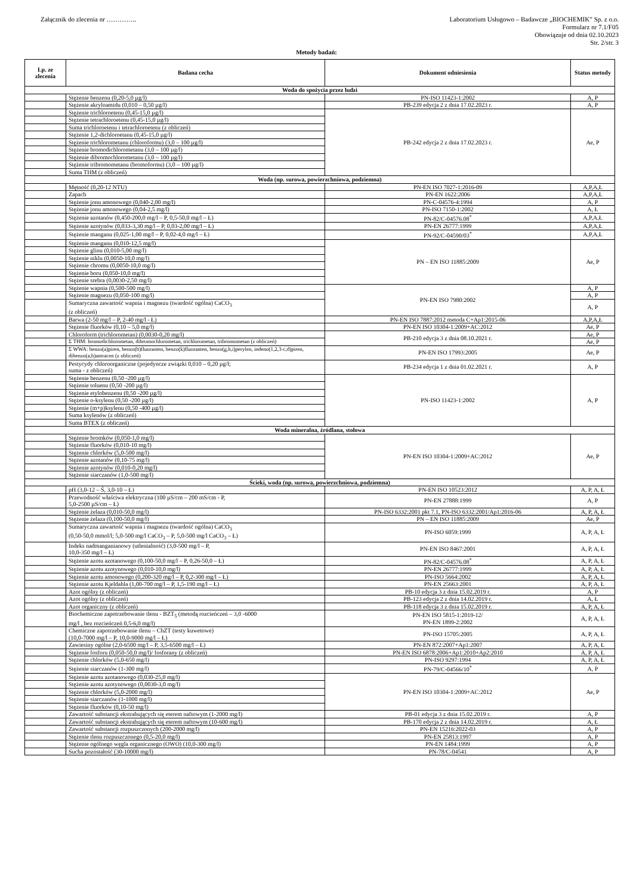Załącznik do zlecenia nr …………..
Laboratorium Usługowo – Badawcze „BIOCHEMIK” Sp. z o.o.
Formularz nr 7.1/F05
Obowiązuje od dnia 02.10.2023
Str. 2/str. 3
Metody badań:
| Lp. ze zlecenia | Badana cecha | Dokument odniesienia | Status metody |
| --- | --- | --- | --- |
| Woda do spożycia przez ludzi | | | |
| | Stężenie benzenu (0,20-5,0 µg/l) | PN-ISO 11423-1:2002 | A, P |
| | Stężenie akryloamidu (0,010 – 0,50 µg/l) | PB-239 edycja 2 z dnia 17.02.2023 r. | A, P |
| | Stężenie trichloroetenu (0,45-15,0 µg/l) | PB-242 edycja 2 z dnia 17.02.2023 r. | Ae, P |
| | Stężenie tetrachloroetenu (0,45-15,0 µg/l) | | |
| | Suma trichloroetenu i tetrachloroetenu (z obliczeń) | | |
| | Stężenie 1,2-dichloroetanu (0,45-15,0 µg/l) | | |
| | Stężenie trichlorometanu (chloroformu) (3,0 – 100 µg/l) | | |
| | Stężenie bromodichlorometanu (3,0 – 100 µg/l) | | |
| | Stężenie dibromochlorometanu (3,0 – 100 µg/l) | | |
| | Stężenie tribromometanu (bromoformu) (3,0 – 100 µg/l) | | |
| | Suma THM (z obliczeń) | | |
| Woda (np. surowa, powierzchniowa, podziemna) | | | |
| | Mętność (0,20-12 NTU) | PN-EN ISO 7027-1:2016-09 | A,P,A,Ł |
| | Zapach | PN-EN 1622:2006 | A,P,A,Ł |
| | Stężenie jonu amonowego (0,040-2,00 mg/l) | PN-C-04576-4:1994 | A, P |
| | Stężenie jonu amonowego (0,04-2,5 mg/l) | PN-ISO 7150-1:2002 | A, Ł |
| | Stężenie azotanów (0,450-200,0 mg/l – P, 0,5-50,0 mg/l – Ł) | PN-82/C-04576.08<sup>*</sup> | A,P,A,Ł |
| | Stężenie azotynów (0,033-3,30 mg/l – P, 0,03-2,00 mg/l – Ł) | PN-EN 26777:1999 | A,P,A,Ł |
| | Stężenie manganu (0,025-1,00 mg/l – P, 0,02-4,0 mg/l – Ł) | PN-92/C-04590/03<sup>*</sup> | A,P,A,Ł |
| | Stężenie manganu (0,010-12,5 mg/l) | PN – EN ISO 11885:2009 | Ae, P |
| | Stężenie glinu (0,010-5,00 mg/l) | | |
| | Stężenie niklu (0,0050-10,0 mg/l) | | |
| | Stężenie chromu (0,0050-10,0 mg/l) | | |
| | Stężenie boru (0,050-10,0 mg/l) | | |
| | Stężenie srebra (0,0030-2,50 mg/l) | | |
| | Stężenie wapnia (0,500-500 mg/l) | PN-EN ISO 7980:2002 | A, P |
| | Stężenie magnezu (0,050-100 mg/l) | | A, P |
| | Sumaryczna zawartość wapnia i magnezu (twardość ogólna) CaCO<sub>3</sub> (z obliczeń) | | A, P |
| | Barwa (2-50 mg/l – P, 2-40 mg/l - Ł) | PN-EN ISO 7887:2012 metoda C+Ap1:2015-06 | A,P,A,Ł |
| | Stężenie fluorków (0,10 – 5,0 mg/l) | PN-EN ISO 10304-1:2009+AC:2012 | Ae, P |
| | Chloroform (trichlorometan) (0,0030-0,20 mg/l) | PB-210 edycja 3 z dnia 08.10.2021 r. | Ae, P |
| | Σ THM: bromodichlorometan, dibromochlorometan, trichlorometan, tribromometan (z obliczeń) | | Ae, P |
| | Σ WWA: benzo(a)piren, benzo(b)fluoranten, benzo(k)fluoranten, benzo(g,h,i)perylen, indeno(1,2,3-c,d)piren, dibenzo(a,h)antracen (z obliczeń) | PN-EN ISO 17993:2005 | Ae, P |
| | Pestycydy chloroorganiczne (pojedyncze związki 0,010 – 0,20 µg/l; suma - z obliczeń) | PB-234 edycja 1 z dnia 01.02.2021 r. | A, P |
| | Stężenie benzenu (0,50 -200 µg/l) | PN-ISO 11423-1:2002 | A, P |
| | Stężenie toluenu (0,50 -200 µg/l) | | |
| | Stężenie etylobenzenu (0,50 -200 µg/l) | | |
| | Stężenie o-ksylenu (0,50 -200 µg/l) | | |
| | Stężenie (m+p)ksylenu (0,50 -400 µg/l) | | |
| | Suma ksylenów (z obliczeń) | | |
| | Suma BTEX (z obliczeń) | | |
| Woda mineralna, źródlana, stołowa | | | |
| | Stężenie bromków (0,050-1,0 mg/l) | PN-EN ISO 10304-1:2009+AC:2012 | Ae, P |
| | Stężenie fluorków (0,010-10 mg/l) | | |
| | Stężenie chlorków (5,0-500 mg/l) | | |
| | Stężenie azotanów (0,10-75 mg/l) | | |
| | Stężenie azotynów (0,010-0,20 mg/l) | | |
| | Stężenie siarczanów (1,0-500 mg/l) | | |
| Ścieki, woda (np. surowa, powierzchniowa, podziemna) | | | |
| | pH (3,0-12 – Ś, 3,0-10 – Ł) | PN-EN ISO 10523:2012 | A, P, A, Ł |
| | Przewodność właściwa elektryczna (100 µS/cm – 200 mS/cm - P, 5,0-2500 µS/cm – Ł) | PN-EN 27888:1999 | A, P |
| | Stężenie żelaza (0,010-50,0 mg/l) | PN-ISO 6332:2001 pkt 7.1, PN-ISO 6332:2001/Ap1:2016-06 | A, P, A, Ł |
| | Stężenie żelaza (0,100-50,0 mg/l) | PN – EN ISO 11885:2009 | Ae, P |
| | Sumaryczna zawartość wapnia i magnezu (twardość ogólna) CaCO<sub>3</sub> (0,50-50,0 mmol/l; 5,0-500 mg/l CaCO<sub>3</sub> – P, 5,0-500 mg/l CaCO<sub>3</sub> – Ł) | PN-ISO 6059:1999 | A, P, A, Ł |
| | Indeks nadmanganianowy (utlenialność) (3,0-500 mg/l – P, 10,0-350 mg/l – Ł) | PN-EN ISO 8467:2001 | A, P, A, Ł |
| | Stężenie azotu azotanowego (0,100-50,0 mg/l – P, 0,26-50,0 – Ł) | PN-82/C-04576.08<sup>*</sup> | A, P, A, Ł |
| | Stężenie azotu azotynowego (0,010-10,0 mg/l) | PN-EN 26777:1999 | A, P, A, Ł |
| | Stężenie azotu amonowego (0,200-320 mg/l – P, 0,2-300 mg/l – Ł) | PN-ISO 5664:2002 | A, P, A, Ł |
| | Stężenie azotu Kjeldahla (1,00-700 mg/l – P, 1,5-190 mg/l – Ł) | PN-EN 25663:2001 | A, P, A, Ł |
| | Azot ogólny (z obliczeń) | PB-10 edycja 3 z dnia 15.02.2019 r. | A, P |
| | Azot ogólny (z obliczeń) | PB-123 edycja 2 z dnia 14.02.2019 r. | A, Ł |
| | Azot organiczny (z obliczeń) | PB-118 edycja 3 z dnia 15.02.2019 r. | A, P, A, Ł |
| | Biochemiczne zapotrzebowanie tlenu - BZT<sub>5</sub> (metodą rozcieńczeń – 3,0 -6000 mg/l , bez rozcieńczeń 0,5-6,0 mg/l) | PN-EN ISO 5815-1:2019-12/ PN-EN 1899-2:2002 | A, P, A, Ł |
| | Chemiczne zapotrzebowanie tlenu – ChZT (testy kuwetowe) (10,0-7000 mg/l – P, 10,0-9000 mg/l – Ł) | PN-ISO 15705:2005 | A, P, A, Ł |
| | Zawiesiny ogólne (2,0-6500 mg/l – P, 3,5-6500 mg/l – Ł) | PN-EN 872:2007+Ap1:2007 | A, P, A, Ł |
| | Stężenie fosforu (0,050-50,0 mg/l)/ fosforany (z obliczeń) | PN-EN ISO 6878:2006+Ap1:2010+Ap2:2010 | A, P, A, Ł |
| | Stężenie chlorków (5,0-650 mg/l) | PN-ISO 9297:1994 | A, P, A, Ł |
| | Stężenie siarczanów (1-300 mg/l) | PN-79/C-04566/10<sup>*</sup> | A, P |
| | Stężenie azotu azotanowego (0,030-25,0 mg/l) | PN-EN ISO 10304-1:2009+AC:2012 | Ae, P |
| | Stężenie azotu azotynowego (0,0030-3,0 mg/l) | | |
| | Stężenie chlorków (5,0-2000 mg/l) | | |
| | Stężenie siarczanów (1-1000 mg/l) | | |
| | Stężenie fluorków (0,10-50 mg/l) | | |
| | Zawartość substancji ekstrahujących się eterem naftowym (1-2000 mg/l) | PB-01 edycja 3 z dnia 15.02.2019 r. | A, P |
| | Zawartość substancji ekstrahujących się eterem naftowym (10-600 mg/l) | PB-170 edycja 2 z dnia 14.02.2019 r. | A, Ł |
| | Zawartość substancji rozpuszczonych (200-2000 mg/l) | PN-EN 15216:2022-03 | A, P |
| | Stężenie tlenu rozpuszczonego (0,5-20,0 mg/l) | PN-EN 25813:1997 | A, P |
| | Stężenie ogólnego węgla organicznego (OWO) (10,0-300 mg/l) | PN-EN 1484:1999 | A, P |
| | Sucha pozostałość (30-10000 mg/l) | PN-78/C-04541 | A, P |